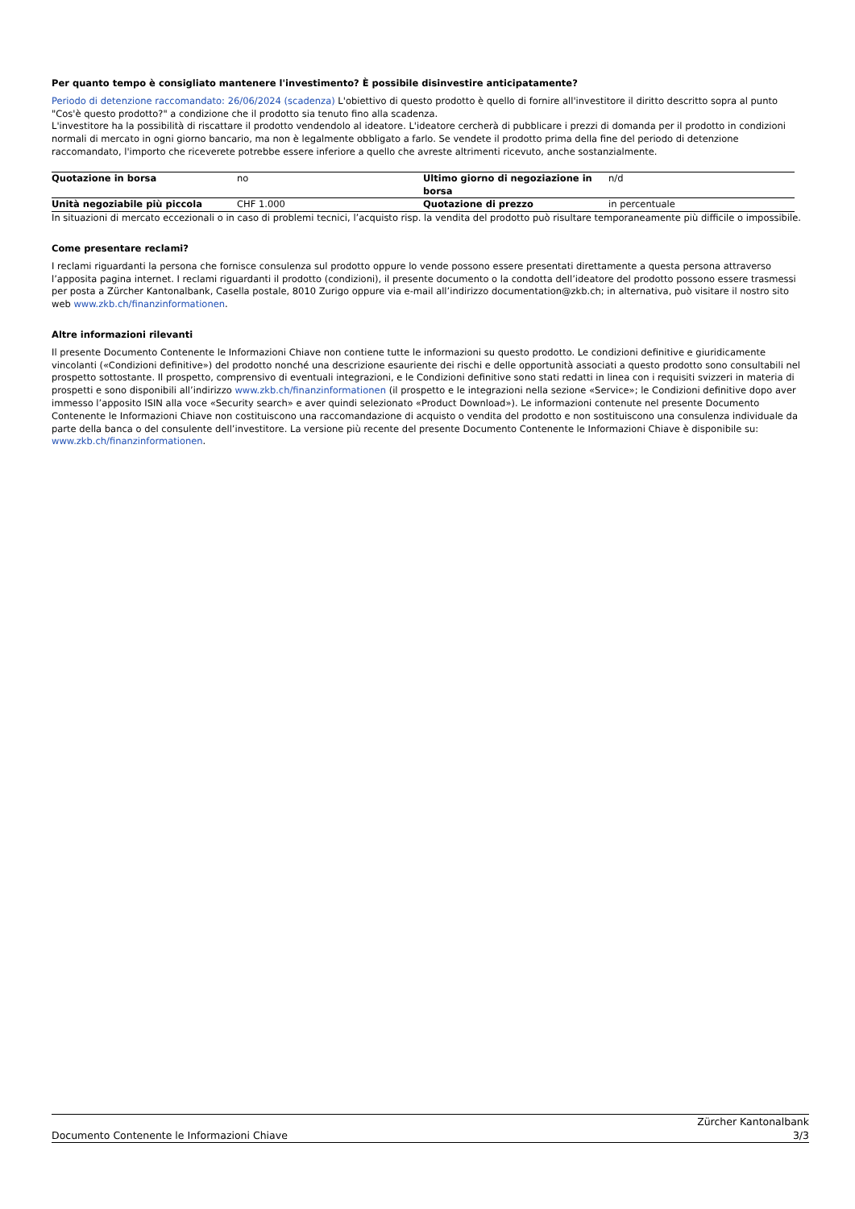Per quanto tempo è consigliato mantenere l'investimento? È possibile disinvestire anticipatamente?
Periodo di detenzione raccomandato: 26/06/2024 (scadenza) L'obiettivo di questo prodotto è quello di fornire all'investitore il diritto descritto sopra al punto "Cos'è questo prodotto?" a condizione che il prodotto sia tenuto fino alla scadenza.
L'investitore ha la possibilità di riscattare il prodotto vendendolo al ideatore. L'ideatore cercherà di pubblicare i prezzi di domanda per il prodotto in condizioni normali di mercato in ogni giorno bancario, ma non è legalmente obbligato a farlo. Se vendete il prodotto prima della fine del periodo di detenzione raccomandato, l'importo che riceverete potrebbe essere inferiore a quello che avreste altrimenti ricevuto, anche sostanzialmente.
| Quotazione in borsa | no | Ultimo giorno di negoziazione in borsa | n/d |
| Unità negoziabile più piccola | CHF 1.000 | Quotazione di prezzo | in percentuale |
In situazioni di mercato eccezionali o in caso di problemi tecnici, l’acquisto risp. la vendita del prodotto può risultare temporaneamente più difficile o impossibile.
Come presentare reclami?
I reclami riguardanti la persona che fornisce consulenza sul prodotto oppure lo vende possono essere presentati direttamente a questa persona attraverso l’apposita pagina internet. I reclami riguardanti il prodotto (condizioni), il presente documento o la condotta dell’ideatore del prodotto possono essere trasmessi per posta a Zürcher Kantonalbank, Casella postale, 8010 Zurigo oppure via e-mail all’indirizzo documentation@zkb.ch; in alternativa, può visitare il nostro sito web www.zkb.ch/finanzinformationen.
Altre informazioni rilevanti
Il presente Documento Contenente le Informazioni Chiave non contiene tutte le informazioni su questo prodotto. Le condizioni definitive e giuridicamente vincolanti («Condizioni definitive») del prodotto nonché una descrizione esauriente dei rischi e delle opportunità associati a questo prodotto sono consultabili nel prospetto sottostante. Il prospetto, comprensivo di eventuali integrazioni, e le Condizioni definitive sono stati redatti in linea con i requisiti svizzeri in materia di prospetti e sono disponibili all’indirizzo www.zkb.ch/finanzinformationen (il prospetto e le integrazioni nella sezione «Service»; le Condizioni definitive dopo aver immesso l’apposito ISIN alla voce «Security search» e aver quindi selezionato «Product Download»). Le informazioni contenute nel presente Documento Contenente le Informazioni Chiave non costituiscono una raccomandazione di acquisto o vendita del prodotto e non sostituiscono una consulenza individuale da parte della banca o del consulente dell’investitore. La versione più recente del presente Documento Contenente le Informazioni Chiave è disponibile su: www.zkb.ch/finanzinformationen.
Documento Contenente le Informazioni Chiave
Zürcher Kantonalbank
3/3